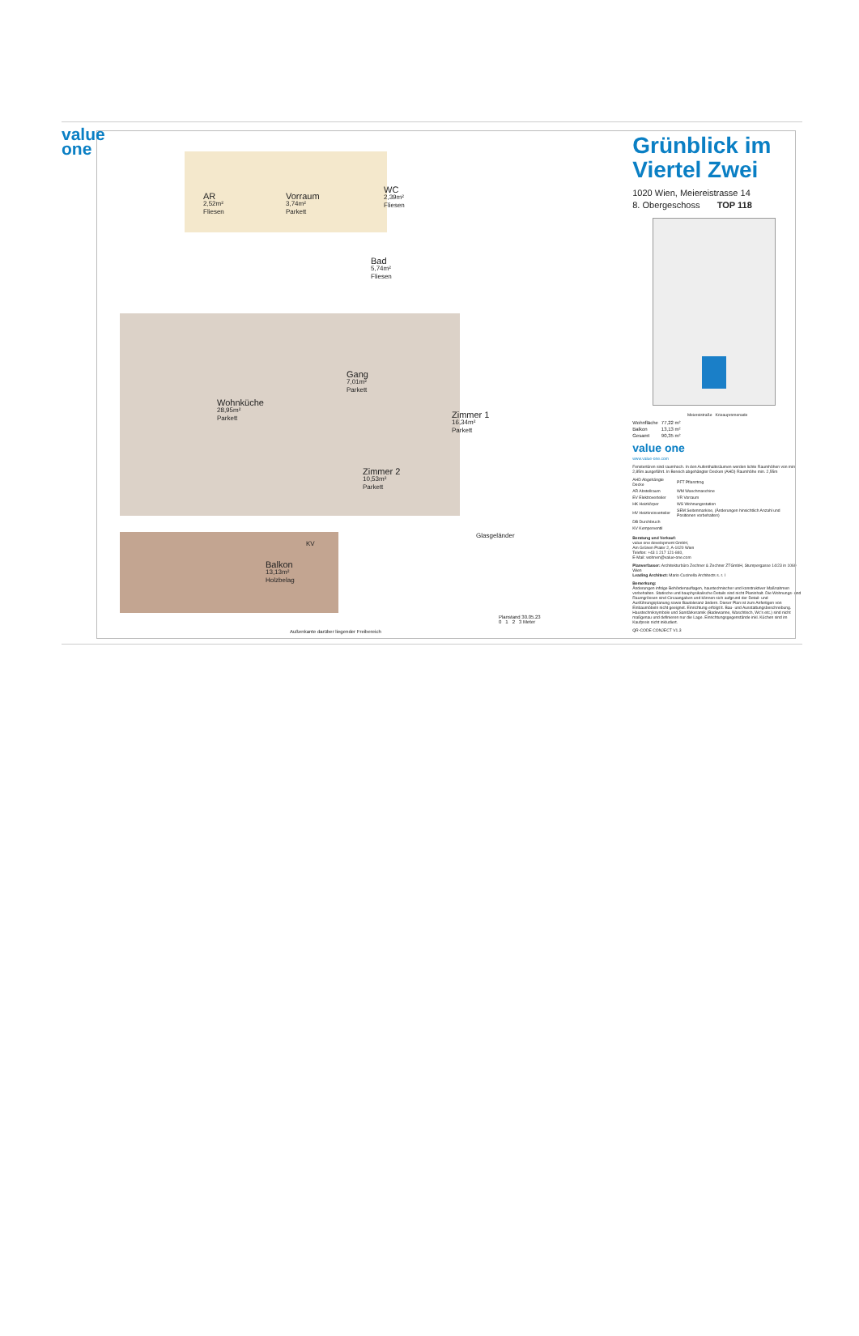value
one
AR
2,52m²
Fliesen
Vorraum
3,74m²
Parkett
WC
2,39m²
Fliesen
Bad
5,74m²
Fliesen
Wohnküche
28,95m²
Parkett
Gang
7,01m²
Parkett
Zimmer 1
16,34m²
Parkett
Zimmer 2
10,53m²
Parkett
Balkon
13,13m²
Holzbelag
KV
Glasgeländer
Außenkante darüber liegender Freibereich
Planstand 30.05.23
0 1 2 3 Meter
Grünblick im Viertel Zwei
1020 Wien, Meiereistrasse 14
8. Obergeschoss TOP 118
Meiereistraße Krieaupromenade
| Wohnfläche | 77,22 m² |
| Balkon | 13,13 m² |
| Gesamt | 90,35 m² |
value one
www.value-one.com
Fenstertüren sind raumhoch. In den Aufenthaltsräumen werden lichte Raumhöhen von min. 2,85m ausgeführt. In Bereich abgehängter Decken (AHD) Raumhöhe min. 2,55m
| AHD Abgehängte Decke | PFT Pflanztrog |
| AR Abstellraum | WM Waschmaschine |
| EV Elektroverteiler | VR Vorraum |
| HK Heizkörper | WS Wohnungsstation |
| HV Heizkreisverteiler | SEM Seitenmarkise, (Änderungen hinsichtlich Anzahl und Positionen vorbehalten) |
| DB Durchbruch | |
| KV Kemperventil | |
Beratung und Verkauf:
value one development GmbH,
Am Grünen Prater 2, A-1020 Wien
Telefon: +43 1 217 121-840,
E-Mail: wohnen@value-one.com
Planverfasser: Architekturbüro Zechner & Zechner ZTGmbH, Stumpergasse 14/23 in 1060 Wien
Leading Architect: Mario Cucinella Architects s. r. l
Bemerkung:
Änderungen infolge Behördenauflagen, haustechnischer und konstruktiver Maßnahmen vorbehalten. Statische und bauphysikalische Details sind nicht Planinhalt. Die Wohnungs- und Raumgrössen sind Circaangaben und können sich aufgrund der Detail- und Ausführungsplanung sowie Bautoleranz ändern. Dieser Plan ist zum Anfertigen von Einbaumöbeln nicht geeignet. Einrichtung erfolgt lt. Bau- und Ausstattungsbeschreibung. Haustechniksymbole und Sanitärkeramik (Badewanne, Waschtisch, Wc's etc.) sind nicht maßgenau und definieren nur die Lage. Einrichtungsgegenstände inkl. Küchen sind im Kaufpreis nicht inkludiert.
QR-CODE CONJECT V1.3